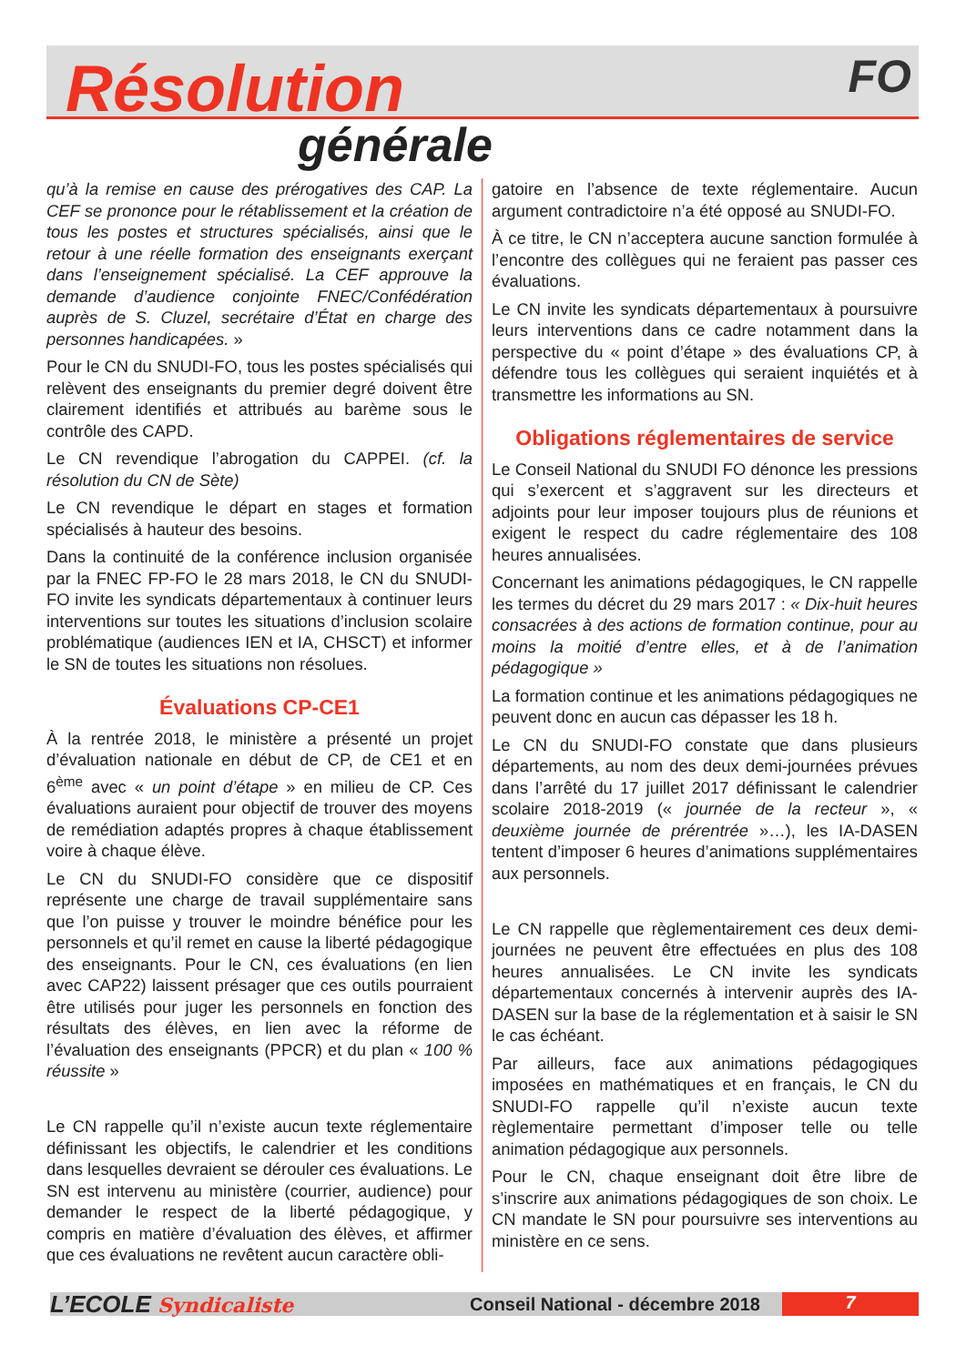FO
Résolution
générale
qu’à la remise en cause des prérogatives des CAP. La CEF se prononce pour le rétablissement et la création de tous les postes et structures spécialisés, ainsi que le retour à une réelle formation des enseignants exerçant dans l’enseignement spécialisé. La CEF approuve la demande d’audience conjointe FNEC/Confédération auprès de S. Cluzel, secrétaire d’État en charge des personnes handicapées. »
Pour le CN du SNUDI-FO, tous les postes spécialisés qui relèvent des enseignants du premier degré doivent être clairement identifiés et attribués au barème sous le contrôle des CAPD.
Le CN revendique l’abrogation du CAPPEI. (cf. la résolution du CN de Sète)
Le CN revendique le départ en stages et formation spécialisés à hauteur des besoins.
Dans la continuité de la conférence inclusion organisée par la FNEC FP-FO le 28 mars 2018, le CN du SNUDI-FO invite les syndicats départementaux à continuer leurs interventions sur toutes les situations d’inclusion scolaire problématique (audiences IEN et IA, CHSCT) et informer le SN de toutes les situations non résolues.
Évaluations CP-CE1
À la rentrée 2018, le ministère a présenté un projet d’évaluation nationale en début de CP, de CE1 et en 6<sup>ème</sup> avec « un point d’étape » en milieu de CP. Ces évaluations auraient pour objectif de trouver des moyens de remédiation adaptés propres à chaque établissement voire à chaque élève.
Le CN du SNUDI-FO considère que ce dispositif représente une charge de travail supplémentaire sans que l’on puisse y trouver le moindre bénéfice pour les personnels et qu’il remet en cause la liberté pédagogique des enseignants. Pour le CN, ces évaluations (en lien avec CAP22) laissent présager que ces outils pourraient être utilisés pour juger les personnels en fonction des résultats des élèves, en lien avec la réforme de l’évaluation des enseignants (PPCR) et du plan « 100 % réussite »
Le CN rappelle qu’il n’existe aucun texte réglementaire définissant les objectifs, le calendrier et les conditions dans lesquelles devraient se dérouler ces évaluations. Le SN est intervenu au ministère (courrier, audience) pour demander le respect de la liberté pédagogique, y compris en matière d’évaluation des élèves, et affirmer que ces évaluations ne revêtent aucun caractère obli-
gatoire en l’absence de texte réglementaire. Aucun argument contradictoire n’a été opposé au SNUDI-FO.
À ce titre, le CN n’acceptera aucune sanction formulée à l’encontre des collègues qui ne feraient pas passer ces évaluations.
Le CN invite les syndicats départementaux à poursuivre leurs interventions dans ce cadre notamment dans la perspective du « point d’étape » des évaluations CP, à défendre tous les collègues qui seraient inquiétés et à transmettre les informations au SN.
Obligations réglementaires de service
Le Conseil National du SNUDI FO dénonce les pressions qui s’exercent et s’aggravent sur les directeurs et adjoints pour leur imposer toujours plus de réunions et exigent le respect du cadre réglementaire des 108 heures annualisées.
Concernant les animations pédagogiques, le CN rappelle les termes du décret du 29 mars 2017 : « Dix-huit heures consacrées à des actions de formation continue, pour au moins la moitié d’entre elles, et à de l’animation pédagogique »
La formation continue et les animations pédagogiques ne peuvent donc en aucun cas dépasser les 18 h.
Le CN du SNUDI-FO constate que dans plusieurs départements, au nom des deux demi-journées prévues dans l’arrêté du 17 juillet 2017 définissant le calendrier scolaire 2018-2019 (« journée de la recteur », « deuxième journée de prérentrée »…), les IA-DASEN tentent d’imposer 6 heures d’animations supplémentaires aux personnels.
Le CN rappelle que règlementairement ces deux demi-journées ne peuvent être effectuées en plus des 108 heures annualisées. Le CN invite les syndicats départementaux concernés à intervenir auprès des IA-DASEN sur la base de la réglementation et à saisir le SN le cas échéant.
Par ailleurs, face aux animations pédagogiques imposées en mathématiques et en français, le CN du SNUDI-FO rappelle qu’il n’existe aucun texte règlementaire permettant d’imposer telle ou telle animation pédagogique aux personnels.
Pour le CN, chaque enseignant doit être libre de s’inscrire aux animations pédagogiques de son choix. Le CN mandate le SN pour poursuivre ses interventions au ministère en ce sens.
L’ECOLE Syndicaliste Conseil National - décembre 2018
7